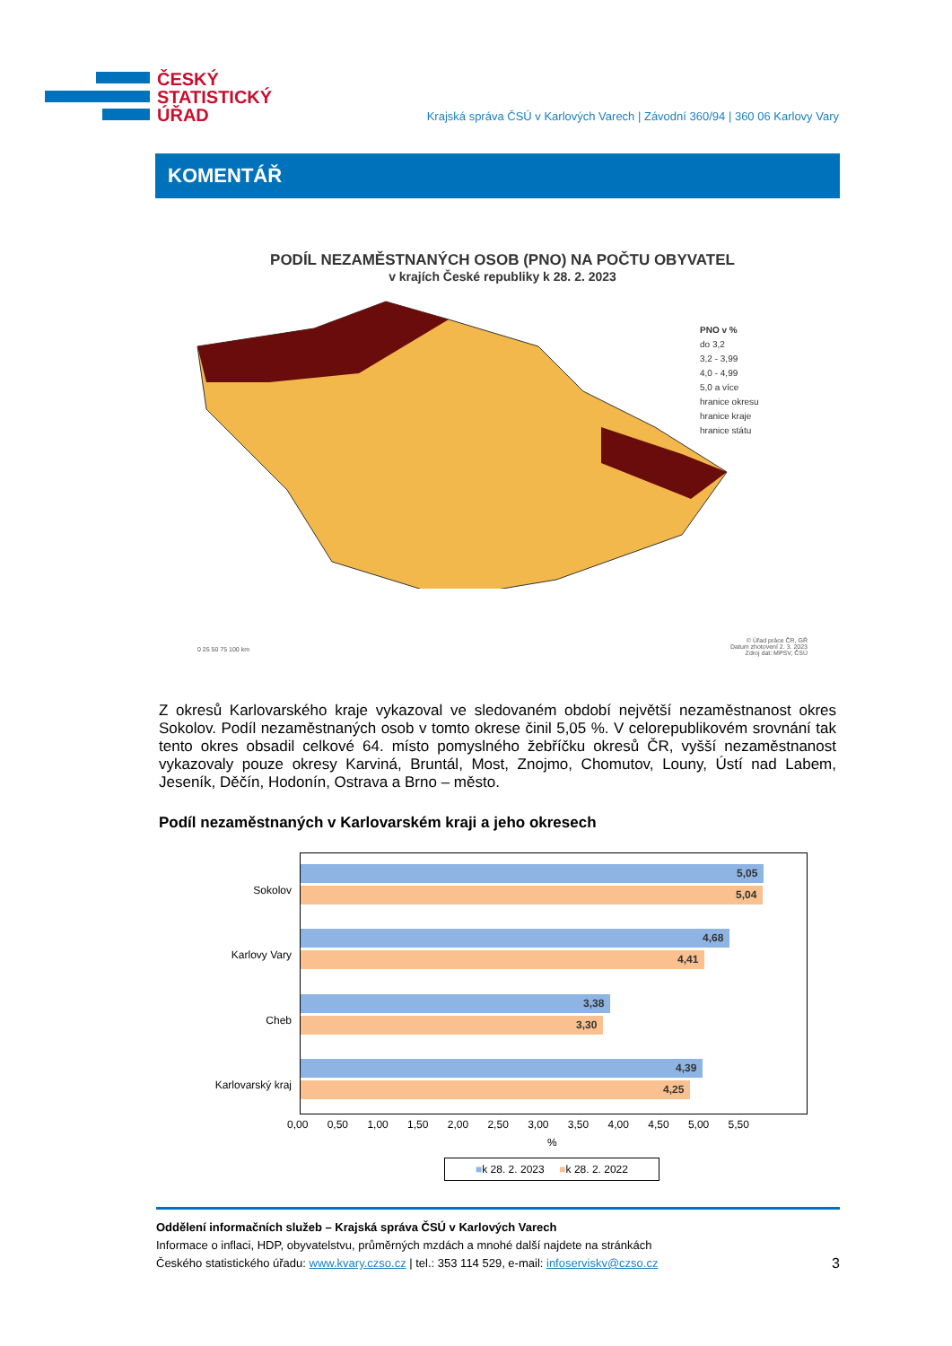ČESKÝ
STATISTICKÝ
ÚŘAD
Krajská správa ČSÚ v Karlových Varech | Závodní 360/94 | 360 06 Karlovy Vary
KOMENTÁŘ
PODÍL NEZAMĚSTNANÝCH OSOB (PNO) NA POČTU OBYVATEL
v krajích České republiky k 28. 2. 2023
PNO v %
do 3,2
3,2 - 3,99
4,0 - 4,99
5,0 a více
hranice okresu
hranice kraje
hranice státu
0 25 50 75 100 km
© Úřad práce ČR, GŘ
Datum zhotovení 2. 3. 2023
Zdroj dat: MPSV, ČSÚ
Z okresů Karlovarského kraje vykazoval ve sledovaném období největší nezaměstnanost okres Sokolov. Podíl nezaměstnaných osob v tomto okrese činil 5,05 %. V celorepublikovém srovnání tak tento okres obsadil celkové 64. místo pomyslného žebříčku okresů ČR, vyšší nezaměstnanost vykazovaly pouze okresy Karviná, Bruntál, Most, Znojmo, Chomutov, Louny, Ústí nad Labem, Jeseník, Děčín, Hodonín, Ostrava a Brno – město.
Podíl nezaměstnaných v Karlovarském kraji a jeho okresech
Sokolov
Karlovy Vary
Cheb
Karlovarský kraj
5,05
5,04
4,68
4,41
3,38
3,30
4,39
4,25
0,00 0,50 1,00 1,50 2,00 2,50 3,00 3,50 4,00 4,50 5,00 5,50
%
■k 28. 2. 2023 ■k 28. 2. 2022
Oddělení informačních služeb – Krajská správa ČSÚ v Karlových Varech
Informace o inflaci, HDP, obyvatelstvu, průměrných mzdách a mnohé další najdete na stránkách
Českého statistického úřadu: www.kvary.czso.cz | tel.: 353 114 529, e-mail: infoserviskv@czso.cz 3